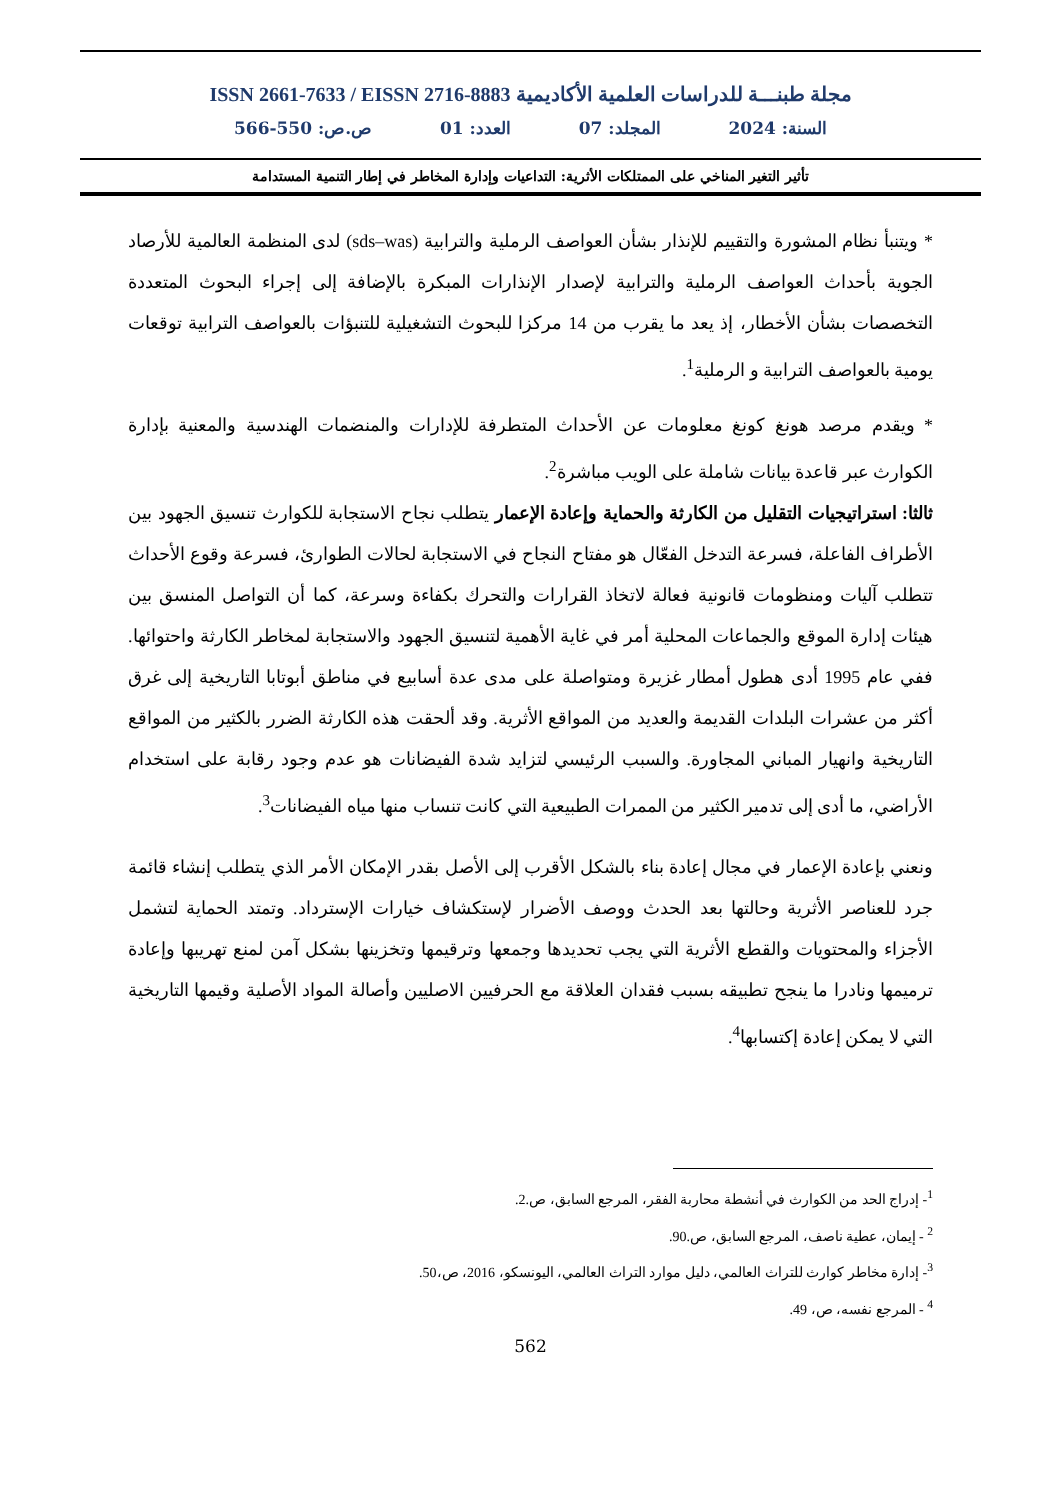ISSN 2661-7633 / EISSN 2716-8883 مجلة طبنـــة للدراسات العلمية الأكاديمية
السنة: 2024 المجلد: 07 العدد: 01 ص.ص: 550-566
تأثير التغير المناخي على الممتلكات الأثرية: التداعيات وإدارة المخاطر في إطار التنمية المستدامة
* ويتنبأ نظام المشورة والتقييم للإنذار بشأن العواصف الرملية والترابية (sds–was) لدى المنظمة العالمية للأرصاد الجوية بأحداث العواصف الرملية والترابية لإصدار الإنذارات المبكرة بالإضافة إلى إجراء البحوث المتعددة التخصصات بشأن الأخطار، إذ يعد ما يقرب من 14 مركزا للبحوث التشغيلية للتنبؤات بالعواصف الترابية توقعات يومية بالعواصف الترابية و الرملية<sup>1</sup>.
* ويقدم مرصد هونغ كونغ معلومات عن الأحداث المتطرفة للإدارات والمنضمات الهندسية والمعنية بإدارة الكوارث عبر قاعدة بيانات شاملة على الويب مباشرة<sup>2</sup>.
ثالثا: استراتيجيات التقليل من الكارثة والحماية وإعادة الإعمار يتطلب نجاح الاستجابة للكوارث تنسيق الجهود بين الأطراف الفاعلة، فسرعة التدخل الفعّال هو مفتاح النجاح في الاستجابة لحالات الطوارئ، فسرعة وقوع الأحداث تتطلب آليات ومنظومات قانونية فعالة لاتخاذ القرارات والتحرك بكفاءة وسرعة، كما أن التواصل المنسق بين هيئات إدارة الموقع والجماعات المحلية أمر في غاية الأهمية لتنسيق الجهود والاستجابة لمخاطر الكارثة واحتوائها. ففي عام 1995 أدى هطول أمطار غزيرة ومتواصلة على مدى عدة أسابيع في مناطق أبوتابا التاريخية إلى غرق أكثر من عشرات البلدات القديمة والعديد من المواقع الأثرية. وقد ألحقت هذه الكارثة الضرر بالكثير من المواقع التاريخية وانهيار المباني المجاورة. والسبب الرئيسي لتزايد شدة الفيضانات هو عدم وجود رقابة على استخدام الأراضي، ما أدى إلى تدمير الكثير من الممرات الطبيعية التي كانت تنساب منها مياه الفيضانات<sup>3</sup>.
ونعني بإعادة الإعمار في مجال إعادة بناء بالشكل الأقرب إلى الأصل بقدر الإمكان الأمر الذي يتطلب إنشاء قائمة جرد للعناصر الأثرية وحالتها بعد الحدث ووصف الأضرار لإستكشاف خيارات الإسترداد. وتمتد الحماية لتشمل الأجزاء والمحتويات والقطع الأثرية التي يجب تحديدها وجمعها وترقيمها وتخزينها بشكل آمن لمنع تهريبها وإعادة ترميمها ونادرا ما ينجح تطبيقه بسبب فقدان العلاقة مع الحرفيين الاصليين وأصالة المواد الأصلية وقيمها التاريخية التي لا يمكن إعادة إكتسابها<sup>4</sup>.
<sup>1</sup>- إدراج الحد من الكوارث في أنشطة محاربة الفقر، المرجع السابق، ص.2.
<sup>2</sup> - إيمان، عطية ناصف، المرجع السابق، ص.90.
<sup>3</sup>- إدارة مخاطر كوارث للتراث العالمي، دليل موارد التراث العالمي، اليونسكو، 2016، ص،50.
<sup>4</sup> - المرجع نفسه، ص، 49.
562